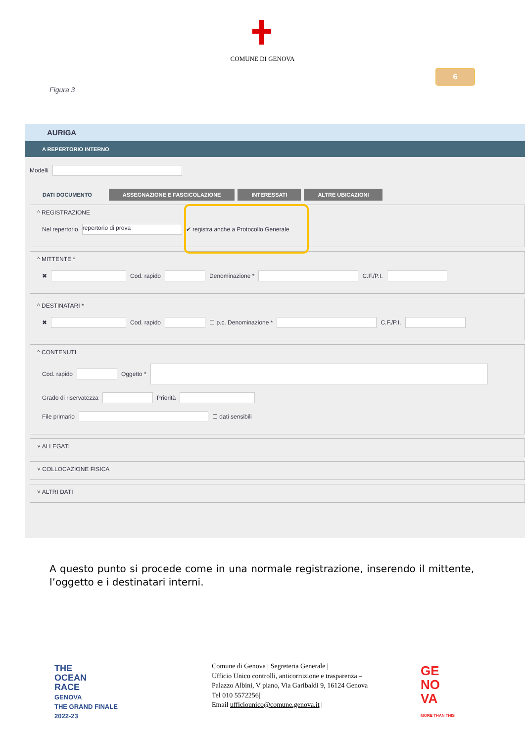COMUNE DI GENOVA
6
Figura 3
AURIGA
A REPERTORIO INTERNO
Modelli
DATI DOCUMENTO ASSEGNAZIONE E FASCICOLAZIONE INTERESSATI ALTRE UBICAZIONI
^ REGISTRAZIONE
Nel repertorio repertorio di prova ✔ registra anche a Protocollo Generale
^ MITTENTE *
✖ Cod. rapido Denominazione * C.F./P.I.
^ DESTINATARI *
✖ Cod. rapido ☐ p.c. Denominazione * C.F./P.I.
^ CONTENUTI
Cod. rapido Oggetto *
Grado di riservatezza Priorità
File primario ☐ dati sensibili
˅ ALLEGATI
˅ COLLOCAZIONE FISICA
˅ ALTRI DATI
A questo punto si procede come in una normale registrazione, inserendo il mittente, l’oggetto e i destinatari interni.
THE
OCEAN
RACE
GENOVA
THE GRAND FINALE
2022-23
Comune di Genova | Segreteria Generale |
Ufficio Unico controlli, anticorruzione e trasparenza –
Palazzo Albini, V piano, Via Garibaldi 9, 16124 Genova
Tel 010 5572256|
Email ufficiounico@comune.genova.it |
GE
NO
VA
MORE THAN THIS